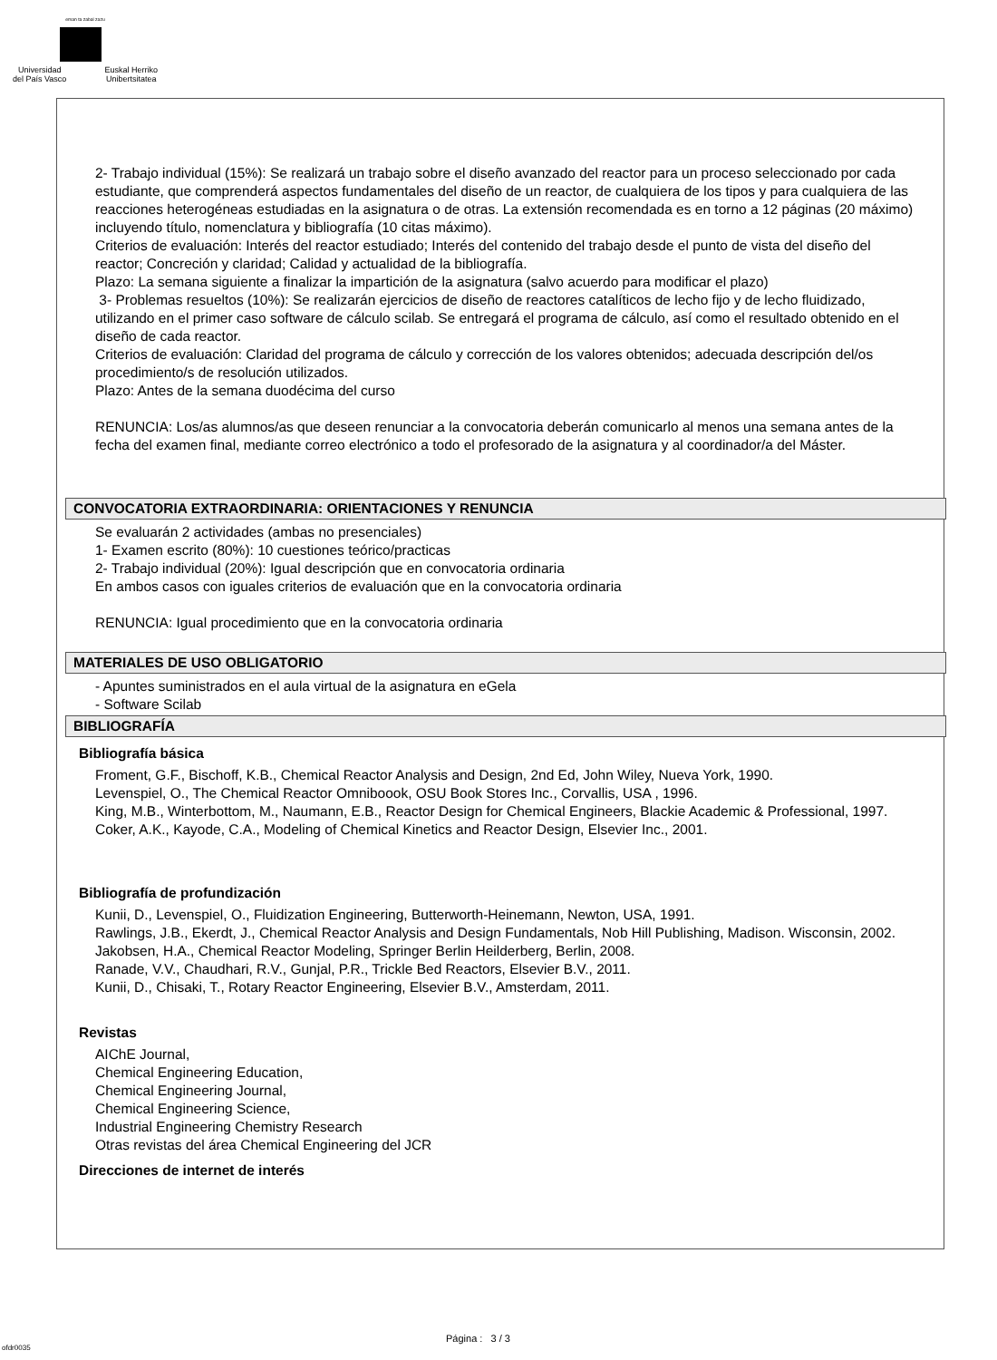eman ta zabal zazu
Universidad
del País Vasco Euskal Herriko
Unibertsitatea
2- Trabajo individual (15%): Se realizará un trabajo sobre el diseño avanzado del reactor para un proceso seleccionado por cada estudiante, que comprenderá aspectos fundamentales del diseño de un reactor, de cualquiera de los tipos y para cualquiera de las reacciones heterogéneas estudiadas en la asignatura o de otras. La extensión recomendada es en torno a 12 páginas (20 máximo) incluyendo título, nomenclatura y bibliografía (10 citas máximo).
Criterios de evaluación: Interés del reactor estudiado; Interés del contenido del trabajo desde el punto de vista del diseño del reactor; Concreción y claridad; Calidad y actualidad de la bibliografía.
Plazo: La semana siguiente a finalizar la impartición de la asignatura (salvo acuerdo para modificar el plazo)
3- Problemas resueltos (10%): Se realizarán ejercicios de diseño de reactores catalíticos de lecho fijo y de lecho fluidizado, utilizando en el primer caso software de cálculo scilab. Se entregará el programa de cálculo, así como el resultado obtenido en el diseño de cada reactor.
Criterios de evaluación: Claridad del programa de cálculo y corrección de los valores obtenidos; adecuada descripción del/os procedimiento/s de resolución utilizados.
Plazo: Antes de la semana duodécima del curso
RENUNCIA: Los/as alumnos/as que deseen renunciar a la convocatoria deberán comunicarlo al menos una semana antes de la fecha del examen final, mediante correo electrónico a todo el profesorado de la asignatura y al coordinador/a del Máster.
CONVOCATORIA EXTRAORDINARIA: ORIENTACIONES Y RENUNCIA
Se evaluarán 2 actividades (ambas no presenciales)
1- Examen escrito (80%): 10 cuestiones teórico/practicas
2- Trabajo individual (20%): Igual descripción que en convocatoria ordinaria
En ambos casos con iguales criterios de evaluación que en la convocatoria ordinaria
RENUNCIA: Igual procedimiento que en la convocatoria ordinaria
MATERIALES DE USO OBLIGATORIO
- Apuntes suministrados en el aula virtual de la asignatura en eGela
- Software Scilab
BIBLIOGRAFÍA
Bibliografía básica
Froment, G.F., Bischoff, K.B., Chemical Reactor Analysis and Design, 2nd Ed, John Wiley, Nueva York, 1990.
Levenspiel, O., The Chemical Reactor Omniboook, OSU Book Stores Inc., Corvallis, USA , 1996.
King, M.B., Winterbottom, M., Naumann, E.B., Reactor Design for Chemical Engineers, Blackie Academic & Professional, 1997.
Coker, A.K., Kayode, C.A., Modeling of Chemical Kinetics and Reactor Design, Elsevier Inc., 2001.
Bibliografía de profundización
Kunii, D., Levenspiel, O., Fluidization Engineering, Butterworth-Heinemann, Newton, USA, 1991.
Rawlings, J.B., Ekerdt, J., Chemical Reactor Analysis and Design Fundamentals, Nob Hill Publishing, Madison. Wisconsin, 2002.
Jakobsen, H.A., Chemical Reactor Modeling, Springer Berlin Heilderberg, Berlin, 2008.
Ranade, V.V., Chaudhari, R.V., Gunjal, P.R., Trickle Bed Reactors, Elsevier B.V., 2011.
Kunii, D., Chisaki, T., Rotary Reactor Engineering, Elsevier B.V., Amsterdam, 2011.
Revistas
AIChE Journal,
Chemical Engineering Education,
Chemical Engineering Journal,
Chemical Engineering Science,
Industrial Engineering Chemistry Research
Otras revistas del área Chemical Engineering del JCR
Direcciones de internet de interés
Página : 3 / 3
ofdr0035